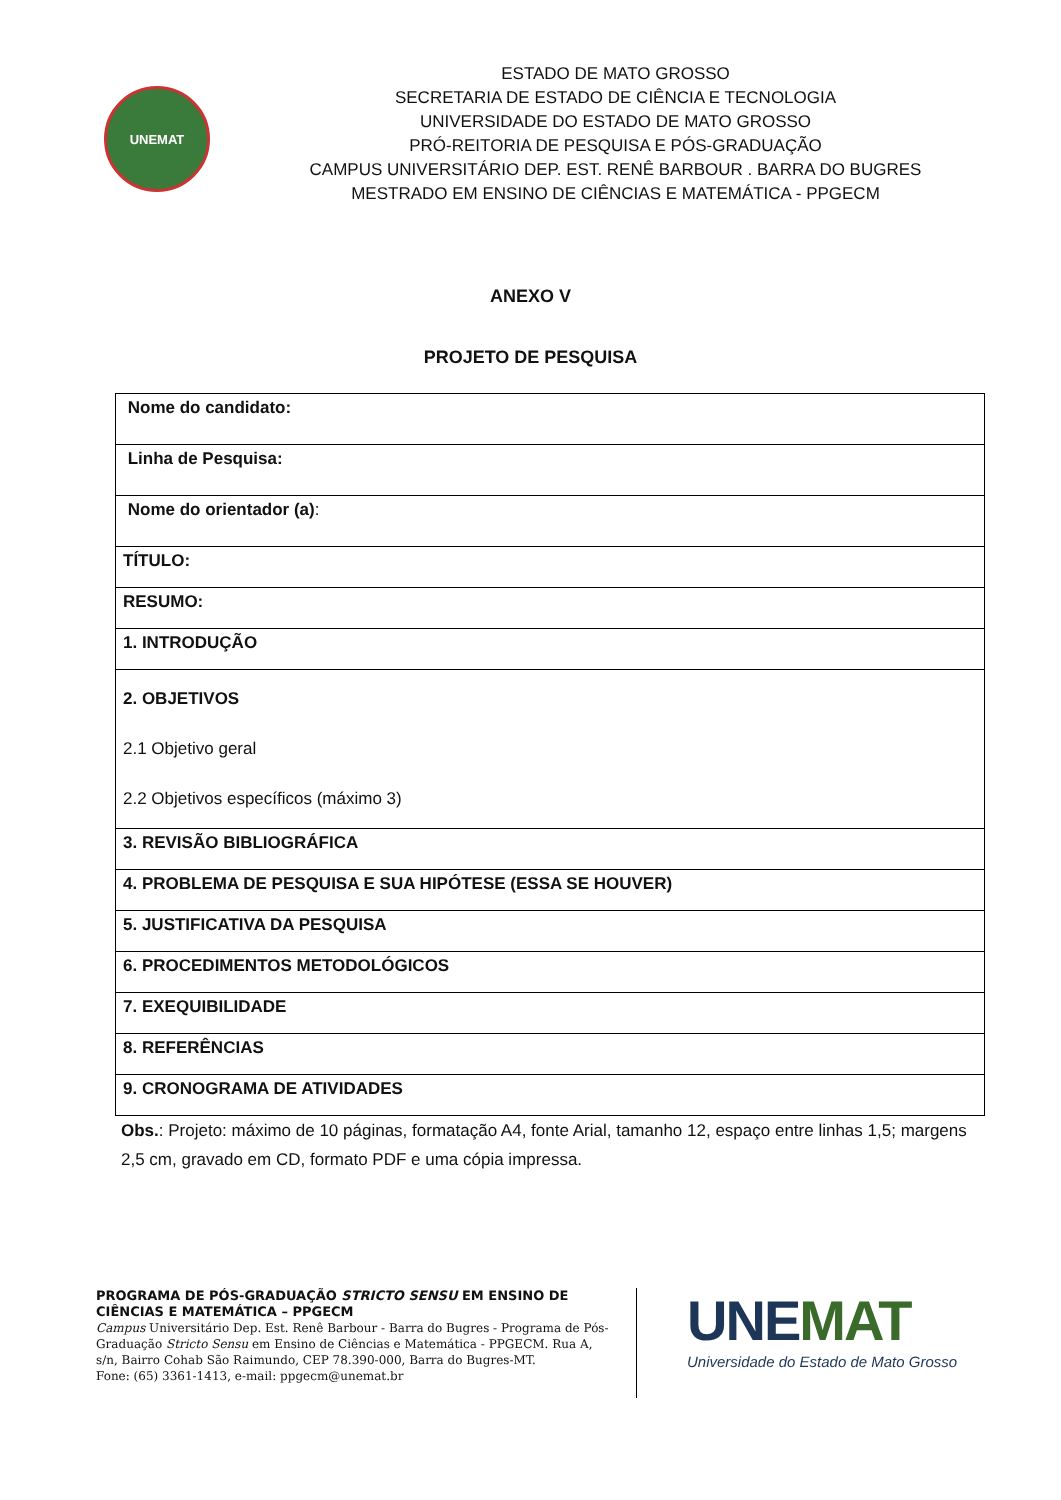UNEMAT
ESTADO DE MATO GROSSO
SECRETARIA DE ESTADO DE CIÊNCIA E TECNOLOGIA
UNIVERSIDADE DO ESTADO DE MATO GROSSO
PRÓ-REITORIA DE PESQUISA E PÓS-GRADUAÇÃO
CAMPUS UNIVERSITÁRIO DEP. EST. RENÊ BARBOUR . BARRA DO BUGRES
MESTRADO EM ENSINO DE CIÊNCIAS E MATEMÁTICA - PPGECM
ANEXO V
PROJETO DE PESQUISA
| Nome do candidato: |
| Linha de Pesquisa: |
| Nome do orientador (a) : |
| TÍTULO: |
| RESUMO: |
| 1. INTRODUÇÃO |
| 2. OBJETIVOS 2.1 Objetivo geral 2.2 Objetivos específicos (máximo 3) |
| 3. REVISÃO BIBLIOGRÁFICA |
| 4. PROBLEMA DE PESQUISA E SUA HIPÓTESE (ESSA SE HOUVER) |
| 5. JUSTIFICATIVA DA PESQUISA |
| 6. PROCEDIMENTOS METODOLÓGICOS |
| 7. EXEQUIBILIDADE |
| 8. REFERÊNCIAS |
| 9. CRONOGRAMA DE ATIVIDADES |
Obs.: Projeto: máximo de 10 páginas, formatação A4, fonte Arial, tamanho 12, espaço entre linhas 1,5; margens 2,5 cm, gravado em CD, formato PDF e uma cópia impressa.
PROGRAMA DE PÓS-GRADUAÇÃO STRICTO SENSU EM ENSINO DE CIÊNCIAS E MATEMÁTICA – PPGECM
Campus Universitário Dep. Est. Renê Barbour - Barra do Bugres - Programa de Pós-Graduação Stricto Sensu em Ensino de Ciências e Matemática - PPGECM. Rua A, s/n, Bairro Cohab São Raimundo, CEP 78.390-000, Barra do Bugres-MT.
Fone: (65) 3361-1413, e-mail: ppgecm@unemat.br
UNEMAT
Universidade do Estado de Mato Grosso